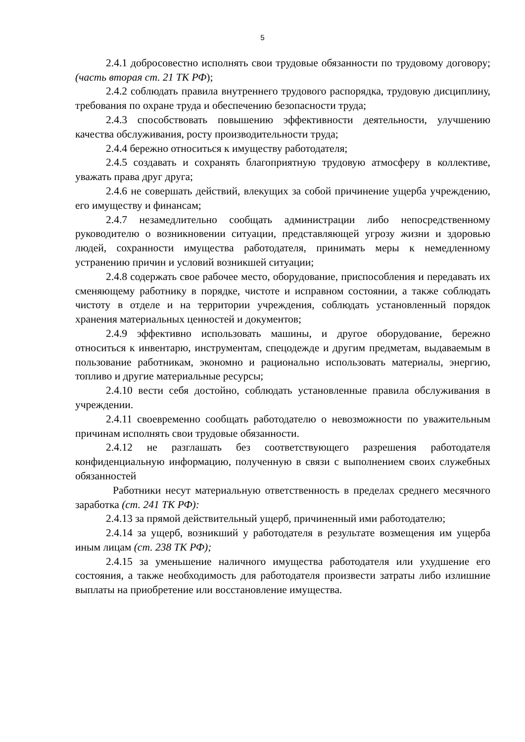5
2.4.1 добросовестно исполнять свои трудовые обязанности по трудовому договору; (часть вторая ст. 21 ТК РФ);
2.4.2 соблюдать правила внутреннего трудового распорядка, трудовую дисциплину, требования по охране труда и обеспечению безопасности труда;
2.4.3 способствовать повышению эффективности деятельности, улучшению качества обслуживания, росту производительности труда;
2.4.4 бережно относиться к имуществу работодателя;
2.4.5 создавать и сохранять благоприятную трудовую атмосферу в коллективе, уважать права друг друга;
2.4.6 не совершать действий, влекущих за собой причинение ущерба учреждению, его имуществу и финансам;
2.4.7 незамедлительно сообщать администрации либо непосредственному руководителю о возникновении ситуации, представляющей угрозу жизни и здоровью людей, сохранности имущества работодателя, принимать меры к немедленному устранению причин и условий возникшей ситуации;
2.4.8 содержать свое рабочее место, оборудование, приспособления и передавать их сменяющему работнику в порядке, чистоте и исправном состоянии, а также соблюдать чистоту в отделе и на территории учреждения, соблюдать установленный порядок хранения материальных ценностей и документов;
2.4.9 эффективно использовать машины, и другое оборудование, бережно относиться к инвентарю, инструментам, спецодежде и другим предметам, выдаваемым в пользование работникам, экономно и рационально использовать материалы, энергию, топливо и другие материальные ресурсы;
2.4.10 вести себя достойно, соблюдать установленные правила обслуживания в учреждении.
2.4.11 своевременно сообщать работодателю о невозможности по уважительным причинам исполнять свои трудовые обязанности.
2.4.12 не разглашать без соответствующего разрешения работодателя конфиденциальную информацию, полученную в связи с выполнением своих служебных обязанностей
Работники несут материальную ответственность в пределах среднего месячного заработка (ст. 241 ТК РФ):
2.4.13 за прямой действительный ущерб, причиненный ими работодателю;
2.4.14 за ущерб, возникший у работодателя в результате возмещения им ущерба иным лицам (ст. 238 ТК РФ);
2.4.15 за уменьшение наличного имущества работодателя или ухудшение его состояния, а также необходимость для работодателя произвести затраты либо излишние выплаты на приобретение или восстановление имущества.